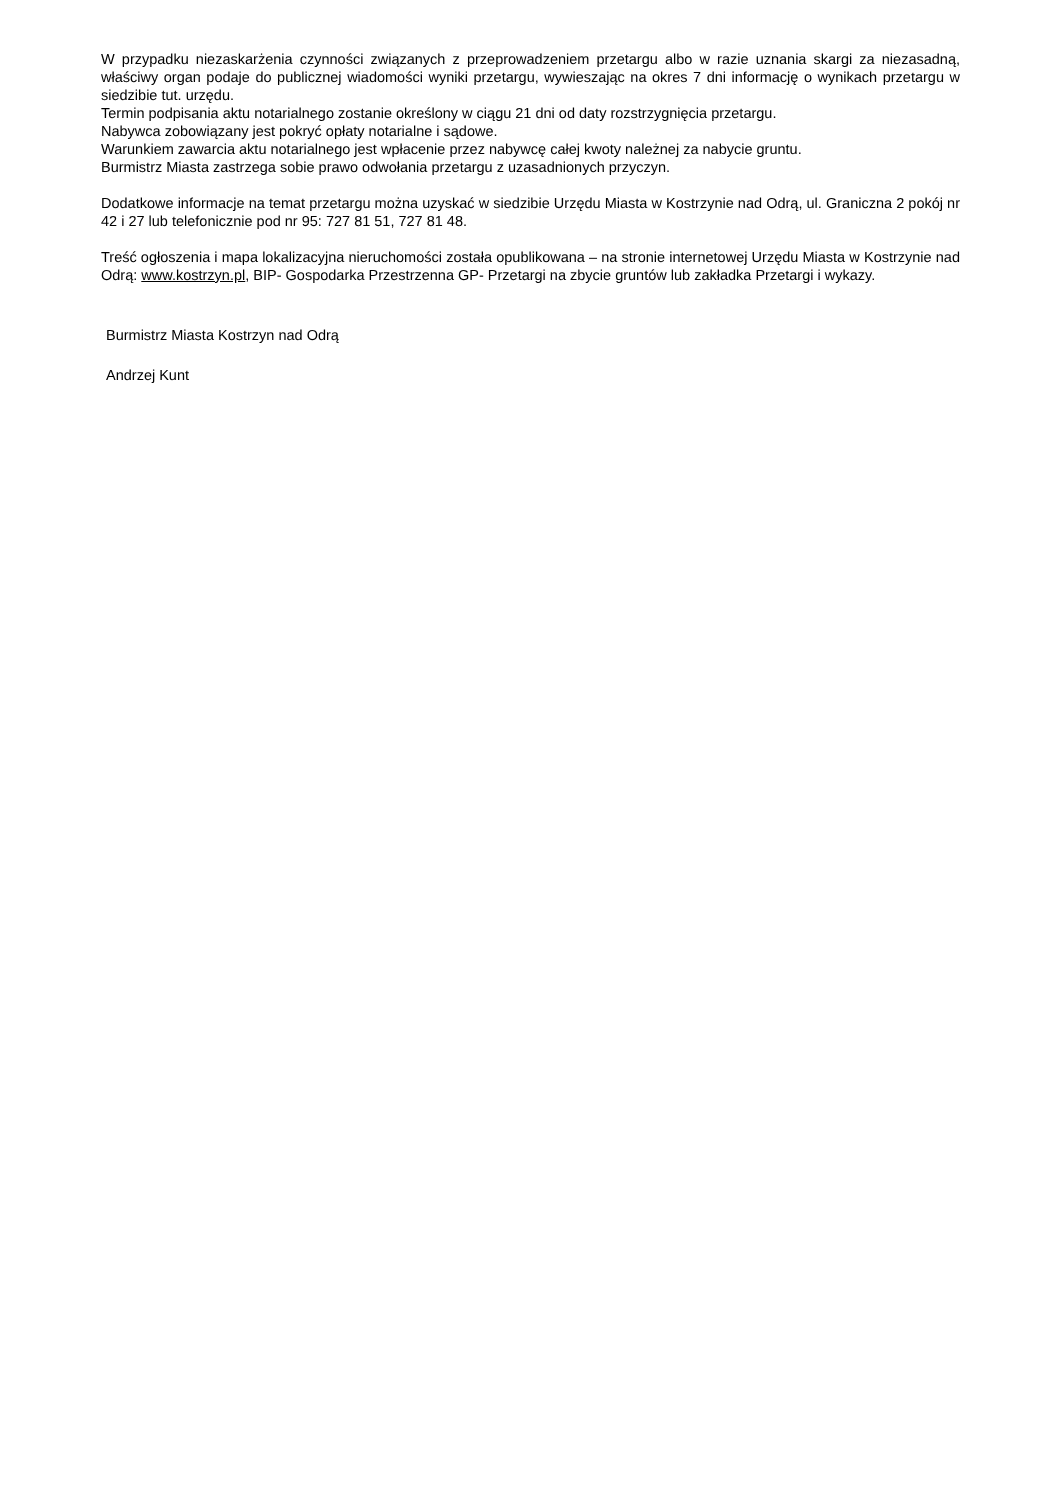W przypadku niezaskarżenia czynności związanych z przeprowadzeniem przetargu albo w razie uznania skargi za niezasadną, właściwy organ podaje do publicznej wiadomości wyniki przetargu, wywieszając na okres 7 dni informację o wynikach przetargu w siedzibie tut. urzędu.
Termin podpisania aktu notarialnego zostanie określony w ciągu 21 dni od daty rozstrzygnięcia przetargu.
Nabywca zobowiązany jest pokryć opłaty notarialne i sądowe.
Warunkiem zawarcia aktu notarialnego jest wpłacenie przez nabywcę całej kwoty należnej za nabycie gruntu.
Burmistrz Miasta zastrzega sobie prawo odwołania przetargu z uzasadnionych przyczyn.
Dodatkowe informacje na temat przetargu można uzyskać w siedzibie Urzędu Miasta w Kostrzynie nad Odrą, ul. Graniczna 2 pokój nr 42 i 27 lub telefonicznie pod nr 95: 727 81 51, 727 81 48.
Treść ogłoszenia i mapa lokalizacyjna nieruchomości została opublikowana – na stronie internetowej Urzędu Miasta w Kostrzynie nad Odrą: www.kostrzyn.pl, BIP- Gospodarka Przestrzenna GP- Przetargi na zbycie gruntów lub zakładka Przetargi i wykazy.
Burmistrz Miasta Kostrzyn nad Odrą
Andrzej Kunt